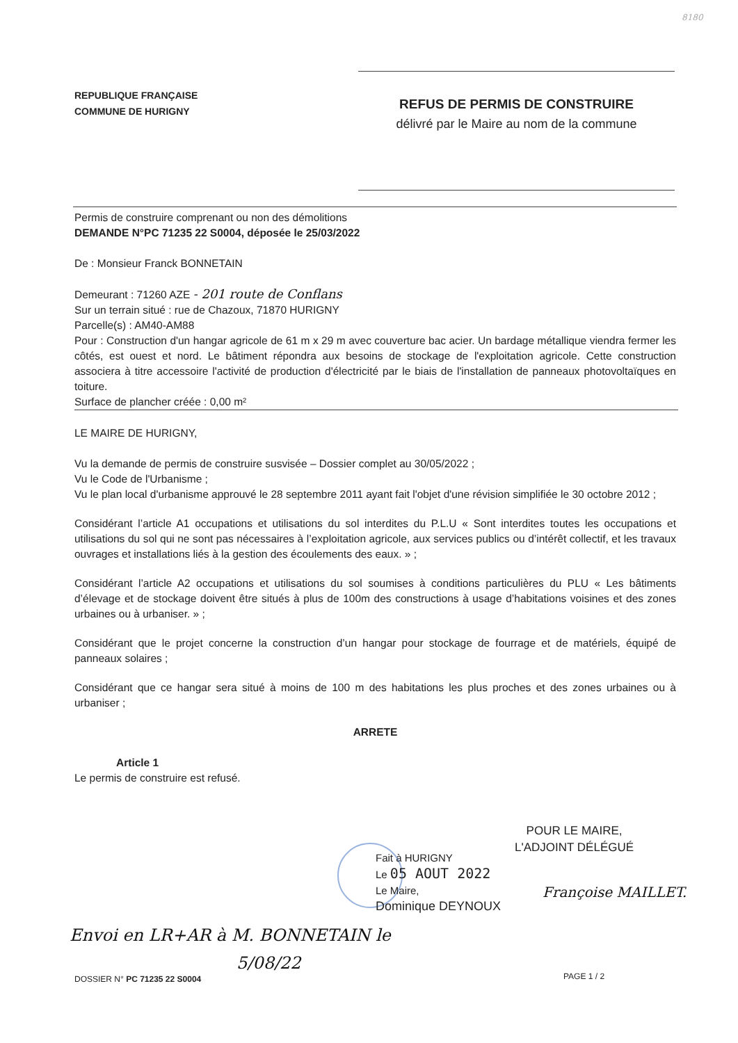8180
REPUBLIQUE FRANÇAISE
COMMUNE DE HURIGNY
REFUS DE PERMIS DE CONSTRUIRE
délivré par le Maire au nom de la commune
Permis de construire comprenant ou non des démolitions
DEMANDE N°PC 71235 22 S0004, déposée le 25/03/2022
De : Monsieur Franck BONNETAIN
Demeurant : 71260 AZE - 201 route de Conflans
Sur un terrain situé : rue de Chazoux, 71870 HURIGNY
Parcelle(s) : AM40-AM88
Pour : Construction d'un hangar agricole de 61 m x 29 m avec couverture bac acier. Un bardage métallique viendra fermer les côtés, est ouest et nord. Le bâtiment répondra aux besoins de stockage de l'exploitation agricole. Cette construction associera à titre accessoire l'activité de production d'électricité par le biais de l'installation de panneaux photovoltaïques en toiture.
Surface de plancher créée : 0,00 m²
LE MAIRE DE HURIGNY,
Vu la demande de permis de construire susvisée – Dossier complet au 30/05/2022 ;
Vu le Code de l'Urbanisme ;
Vu le plan local d'urbanisme approuvé le 28 septembre 2011 ayant fait l'objet d'une révision simplifiée le 30 octobre 2012 ;
Considérant l’article A1 occupations et utilisations du sol interdites du P.L.U « Sont interdites toutes les occupations et utilisations du sol qui ne sont pas nécessaires à l’exploitation agricole, aux services publics ou d’intérêt collectif, et les travaux ouvrages et installations liés à la gestion des écoulements des eaux. » ;
Considérant l’article A2 occupations et utilisations du sol soumises à conditions particulières du PLU « Les bâtiments d’élevage et de stockage doivent être situés à plus de 100m des constructions à usage d’habitations voisines et des zones urbaines ou à urbaniser. » ;
Considérant que le projet concerne la construction d’un hangar pour stockage de fourrage et de matériels, équipé de panneaux solaires ;
Considérant que ce hangar sera situé à moins de 100 m des habitations les plus proches et des zones urbaines ou à urbaniser ;
ARRETE
Article 1
Le permis de construire est refusé.
POUR LE MAIRE,
L'ADJOINT DÉLÉGUÉ
Fait à HURIGNY
Le 05 AOUT 2022
Le Maire,
Dominique DEYNOUX
Françoise MAILLET.
Envoi en LR+AR à M. BONNETAIN le
5/08/22
DOSSIER N° PC 71235 22 S0004 PAGE 1 / 2